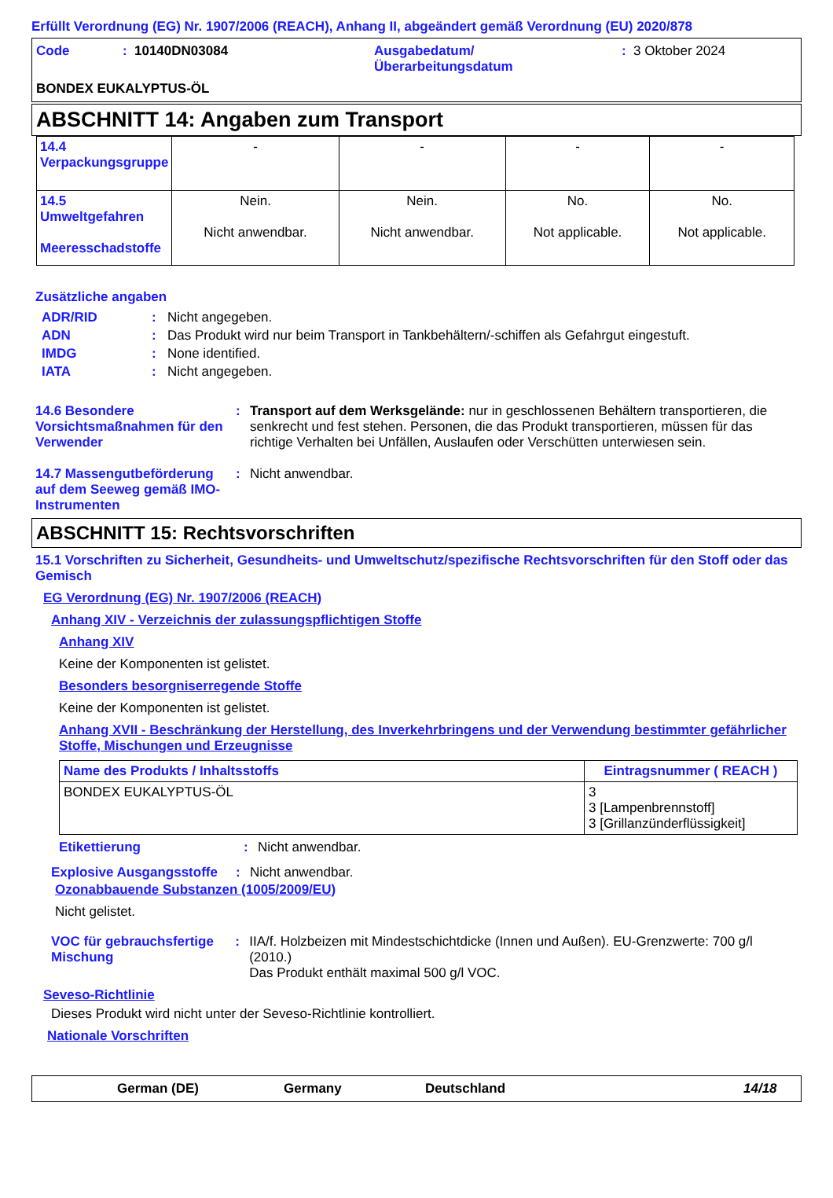Erfüllt Verordnung (EG) Nr. 1907/2006 (REACH), Anhang II, abgeändert gemäß Verordnung (EU) 2020/878
Code: 10140DN03084 Ausgabedatum/
Überarbeitungsdatum: 3 Oktober 2024
BONDEX EUKALYPTUS-ÖL
ABSCHNITT 14: Angaben zum Transport
| 14.4 Verpackungsgruppe | - | - | - | - |
| 14.5 Umweltgefahren Meeresschadstoffe | Nein. Nicht anwendbar. | Nein. Nicht anwendbar. | No. Not applicable. | No. Not applicable. |
Zusätzliche angaben
ADR/RID: Nicht angegeben.
ADN: Das Produkt wird nur beim Transport in Tankbehältern/-schiffen als Gefahrgut eingestuft.
IMDG: None identified.
IATA: Nicht angegeben.
14.6 Besondere Vorsichtsmaßnahmen für den Verwender: Transport auf dem Werksgelände: nur in geschlossenen Behältern transportieren, die senkrecht und fest stehen. Personen, die das Produkt transportieren, müssen für das richtige Verhalten bei Unfällen, Auslaufen oder Verschütten unterwiesen sein.
14.7 Massengutbeförderung auf dem Seeweg gemäß IMO-Instrumenten: Nicht anwendbar.
ABSCHNITT 15: Rechtsvorschriften
15.1 Vorschriften zu Sicherheit, Gesundheits- und Umweltschutz/spezifische Rechtsvorschriften für den Stoff oder das Gemisch
EG Verordnung (EG) Nr. 1907/2006 (REACH)
Anhang XIV - Verzeichnis der zulassungspflichtigen Stoffe
Anhang XIV
Keine der Komponenten ist gelistet.
Besonders besorgniserregende Stoffe
Keine der Komponenten ist gelistet.
Anhang XVII - Beschränkung der Herstellung, des Inverkehrbringens und der Verwendung bestimmter gefährlicher Stoffe, Mischungen und Erzeugnisse
| Name des Produkts / Inhaltsstoffs | Eintragsnummer ( REACH ) |
| --- | --- |
| BONDEX EUKALYPTUS-ÖL | 3 3 [Lampenbrennstoff] 3 [Grillanzünderflüssigkeit] |
Etikettierung: Nicht anwendbar.
Explosive Ausgangsstoffe: Nicht anwendbar.
Ozonabbauende Substanzen (1005/2009/EU)
Nicht gelistet.
VOC für gebrauchsfertige Mischung: IIA/f. Holzbeizen mit Mindestschichtdicke (Innen und Außen). EU-Grenzwerte: 700 g/l (2010.)
Das Produkt enthält maximal 500 g/l VOC.
Seveso-Richtlinie
Dieses Produkt wird nicht unter der Seveso-Richtlinie kontrolliert.
Nationale Vorschriften
German (DE) Germany Deutschland 14/18